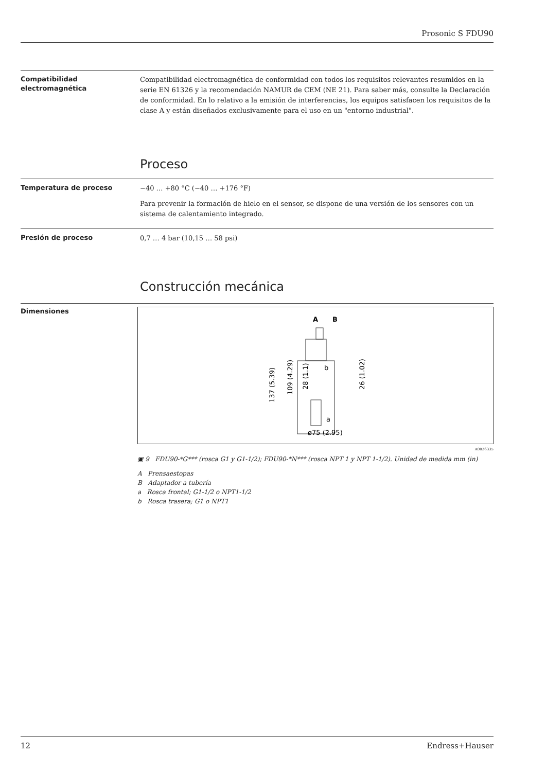Prosonic S FDU90
Compatibilidad electromagnética
Compatibilidad electromagnética de conformidad con todos los requisitos relevantes resumidos en la serie EN 61326 y la recomendación NAMUR de CEM (NE 21). Para saber más, consulte la Declaración de conformidad. En lo relativo a la emisión de interferencias, los equipos satisfacen los requisitos de la clase A y están diseñados exclusivamente para el uso en un "entorno industrial".
Proceso
Temperatura de proceso
−40 … +80 °C (−40 … +176 °F)
Para prevenir la formación de hielo en el sensor, se dispone de una versión de los sensores con un sistema de calentamiento integrado.
Presión de proceso
0,7 … 4 bar (10,15 … 58 psi)
Construcción mecánica
Dimensiones
A
B
137 (5.39)
109 (4.29)
28 (1.1)
26 (1.02)
b
a
ø75 (2.95)
A0036335
▣ 9 FDU90-*G*** (rosca G1 y G1-1/2); FDU90-*N*** (rosca NPT 1 y NPT 1-1/2). Unidad de medida mm (in)
A Prensaestopas
B Adaptador a tubería
a Rosca frontal; G1-1/2 o NPT1-1/2
b Rosca trasera; G1 o NPT1
12 Endress+Hauser